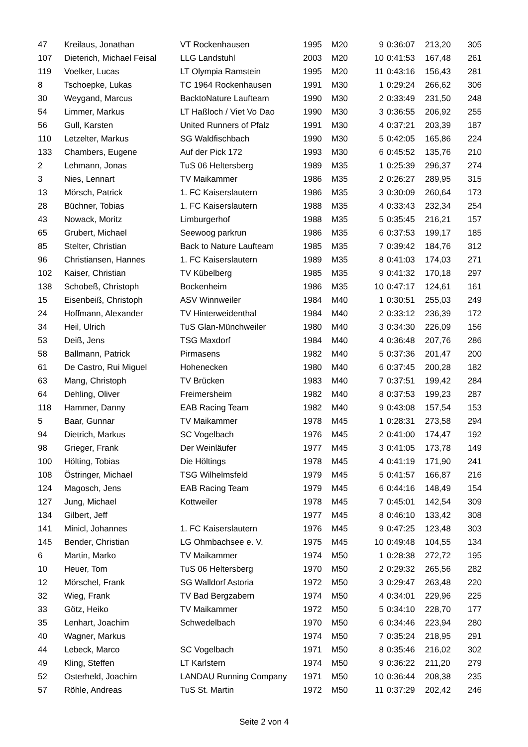| 47 | Kreilaus, Jonathan | VT Rockenhausen | 1995 | M20 | 9 | 0:36:07 | 213,20 | 305 |
| 107 | Dieterich, Michael Feisal | LLG Landstuhl | 2003 | M20 | 10 | 0:41:53 | 167,48 | 261 |
| 119 | Voelker, Lucas | LT Olympia Ramstein | 1995 | M20 | 11 | 0:43:16 | 156,43 | 281 |
| 8 | Tschoepke, Lukas | TC 1964 Rockenhausen | 1991 | M30 | 1 | 0:29:24 | 266,62 | 306 |
| 30 | Weygand, Marcus | BacktoNature Laufteam | 1990 | M30 | 2 | 0:33:49 | 231,50 | 248 |
| 54 | Limmer, Markus | LT Haßloch / Viet Vo Dao | 1990 | M30 | 3 | 0:36:55 | 206,92 | 255 |
| 56 | Gull, Karsten | United Runners of Pfalz | 1991 | M30 | 4 | 0:37:21 | 203,39 | 187 |
| 110 | Letzelter, Markus | SG Waldfischbach | 1990 | M30 | 5 | 0:42:05 | 165,86 | 224 |
| 133 | Chambers, Eugene | Auf der Pick 172 | 1993 | M30 | 6 | 0:45:52 | 135,76 | 210 |
| 2 | Lehmann, Jonas | TuS 06 Heltersberg | 1989 | M35 | 1 | 0:25:39 | 296,37 | 274 |
| 3 | Nies, Lennart | TV Maikammer | 1986 | M35 | 2 | 0:26:27 | 289,95 | 315 |
| 13 | Mörsch, Patrick | 1. FC Kaiserslautern | 1986 | M35 | 3 | 0:30:09 | 260,64 | 173 |
| 28 | Büchner, Tobias | 1. FC Kaiserslautern | 1988 | M35 | 4 | 0:33:43 | 232,34 | 254 |
| 43 | Nowack, Moritz | Limburgerhof | 1988 | M35 | 5 | 0:35:45 | 216,21 | 157 |
| 65 | Grubert, Michael | Seewoog parkrun | 1986 | M35 | 6 | 0:37:53 | 199,17 | 185 |
| 85 | Stelter, Christian | Back to Nature Laufteam | 1985 | M35 | 7 | 0:39:42 | 184,76 | 312 |
| 96 | Christiansen, Hannes | 1. FC Kaiserslautern | 1989 | M35 | 8 | 0:41:03 | 174,03 | 271 |
| 102 | Kaiser, Christian | TV Kübelberg | 1985 | M35 | 9 | 0:41:32 | 170,18 | 297 |
| 138 | Schobeß, Christoph | Bockenheim | 1986 | M35 | 10 | 0:47:17 | 124,61 | 161 |
| 15 | Eisenbeiß, Christoph | ASV Winnweiler | 1984 | M40 | 1 | 0:30:51 | 255,03 | 249 |
| 24 | Hoffmann, Alexander | TV Hinterweidenthal | 1984 | M40 | 2 | 0:33:12 | 236,39 | 172 |
| 34 | Heil, Ulrich | TuS Glan-Münchweiler | 1980 | M40 | 3 | 0:34:30 | 226,09 | 156 |
| 53 | Deiß, Jens | TSG Maxdorf | 1984 | M40 | 4 | 0:36:48 | 207,76 | 286 |
| 58 | Ballmann, Patrick | Pirmasens | 1982 | M40 | 5 | 0:37:36 | 201,47 | 200 |
| 61 | De Castro, Rui Miguel | Hohenecken | 1980 | M40 | 6 | 0:37:45 | 200,28 | 182 |
| 63 | Mang, Christoph | TV Brücken | 1983 | M40 | 7 | 0:37:51 | 199,42 | 284 |
| 64 | Dehling, Oliver | Freimersheim | 1982 | M40 | 8 | 0:37:53 | 199,23 | 287 |
| 118 | Hammer, Danny | EAB Racing Team | 1982 | M40 | 9 | 0:43:08 | 157,54 | 153 |
| 5 | Baar, Gunnar | TV Maikammer | 1978 | M45 | 1 | 0:28:31 | 273,58 | 294 |
| 94 | Dietrich, Markus | SC Vogelbach | 1976 | M45 | 2 | 0:41:00 | 174,47 | 192 |
| 98 | Grieger, Frank | Der Weinläufer | 1977 | M45 | 3 | 0:41:05 | 173,78 | 149 |
| 100 | Hölting, Tobias | Die Höltings | 1978 | M45 | 4 | 0:41:19 | 171,90 | 241 |
| 108 | Östringer, Michael | TSG Wilhelmsfeld | 1979 | M45 | 5 | 0:41:57 | 166,87 | 216 |
| 124 | Magosch, Jens | EAB Racing Team | 1979 | M45 | 6 | 0:44:16 | 148,49 | 154 |
| 127 | Jung, Michael | Kottweiler | 1978 | M45 | 7 | 0:45:01 | 142,54 | 309 |
| 134 | Gilbert, Jeff | | 1977 | M45 | 8 | 0:46:10 | 133,42 | 308 |
| 141 | Minicl, Johannes | 1. FC Kaiserslautern | 1976 | M45 | 9 | 0:47:25 | 123,48 | 303 |
| 145 | Bender, Christian | LG Ohmbachsee e. V. | 1975 | M45 | 10 | 0:49:48 | 104,55 | 134 |
| 6 | Martin, Marko | TV Maikammer | 1974 | M50 | 1 | 0:28:38 | 272,72 | 195 |
| 10 | Heuer, Tom | TuS 06 Heltersberg | 1970 | M50 | 2 | 0:29:32 | 265,56 | 282 |
| 12 | Mörschel, Frank | SG Walldorf Astoria | 1972 | M50 | 3 | 0:29:47 | 263,48 | 220 |
| 32 | Wieg, Frank | TV Bad Bergzabern | 1974 | M50 | 4 | 0:34:01 | 229,96 | 225 |
| 33 | Götz, Heiko | TV Maikammer | 1972 | M50 | 5 | 0:34:10 | 228,70 | 177 |
| 35 | Lenhart, Joachim | Schwedelbach | 1970 | M50 | 6 | 0:34:46 | 223,94 | 280 |
| 40 | Wagner, Markus | | 1974 | M50 | 7 | 0:35:24 | 218,95 | 291 |
| 44 | Lebeck, Marco | SC Vogelbach | 1971 | M50 | 8 | 0:35:46 | 216,02 | 302 |
| 49 | Kling, Steffen | LT Karlstern | 1974 | M50 | 9 | 0:36:22 | 211,20 | 279 |
| 52 | Osterheld, Joachim | LANDAU Running Company | 1971 | M50 | 10 | 0:36:44 | 208,38 | 235 |
| 57 | Röhle, Andreas | TuS St. Martin | 1972 | M50 | 11 | 0:37:29 | 202,42 | 246 |
Seite 2 von 4